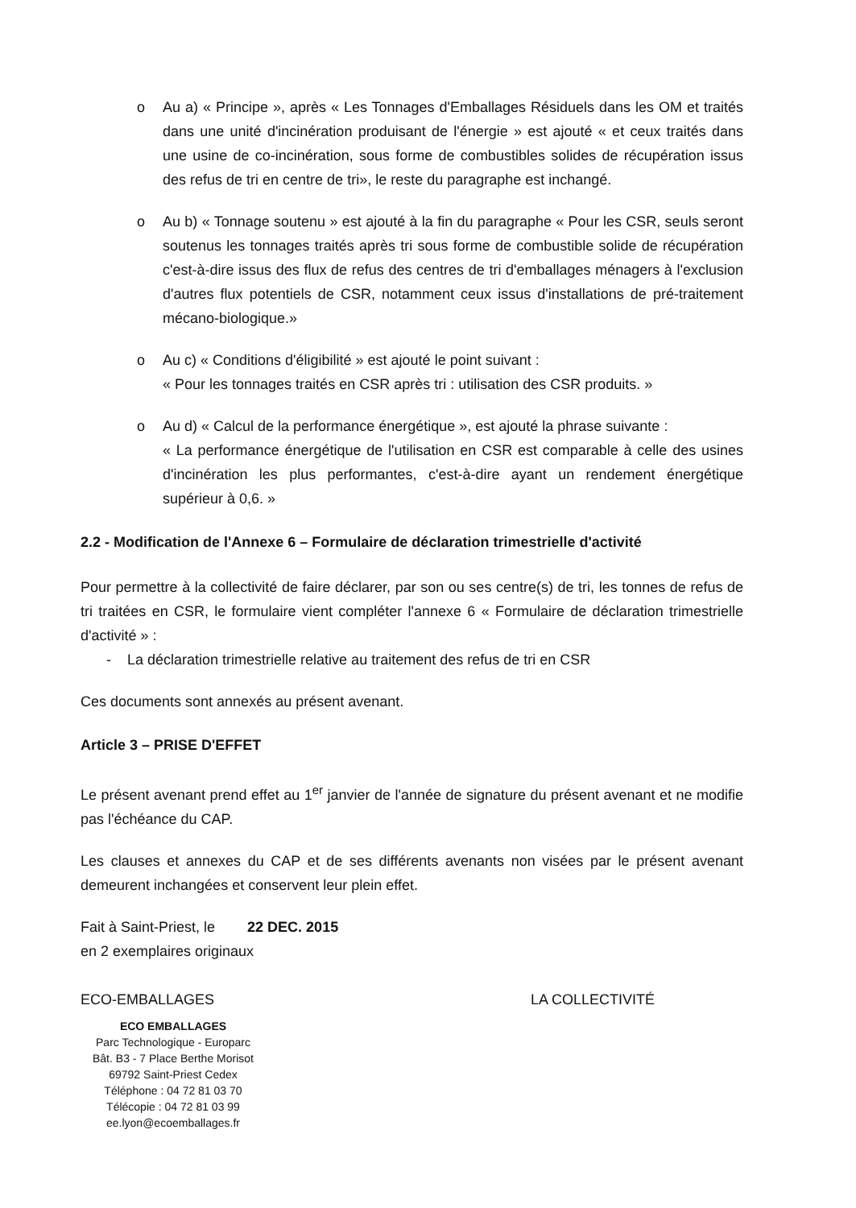o Au a) « Principe », après « Les Tonnages d'Emballages Résiduels dans les OM et traités dans une unité d'incinération produisant de l'énergie » est ajouté « et ceux traités dans une usine de co-incinération, sous forme de combustibles solides de récupération issus des refus de tri en centre de tri», le reste du paragraphe est inchangé.
o Au b) « Tonnage soutenu » est ajouté à la fin du paragraphe « Pour les CSR, seuls seront soutenus les tonnages traités après tri sous forme de combustible solide de récupération c'est-à-dire issus des flux de refus des centres de tri d'emballages ménagers à l'exclusion d'autres flux potentiels de CSR, notamment ceux issus d'installations de pré-traitement mécano-biologique.»
o Au c) « Conditions d'éligibilité » est ajouté le point suivant :
« Pour les tonnages traités en CSR après tri : utilisation des CSR produits. »
o Au d) « Calcul de la performance énergétique », est ajouté la phrase suivante :
« La performance énergétique de l'utilisation en CSR est comparable à celle des usines d'incinération les plus performantes, c'est-à-dire ayant un rendement énergétique supérieur à 0,6. »
2.2 - Modification de l'Annexe 6 – Formulaire de déclaration trimestrielle d'activité
Pour permettre à la collectivité de faire déclarer, par son ou ses centre(s) de tri, les tonnes de refus de tri traitées en CSR, le formulaire vient compléter l'annexe 6 « Formulaire de déclaration trimestrielle d'activité » :
- La déclaration trimestrielle relative au traitement des refus de tri en CSR
Ces documents sont annexés au présent avenant.
Article 3 – PRISE D'EFFET
Le présent avenant prend effet au 1<sup>er</sup> janvier de l'année de signature du présent avenant et ne modifie pas l'échéance du CAP.
Les clauses et annexes du CAP et de ses différents avenants non visées par le présent avenant demeurent inchangées et conservent leur plein effet.
Fait à Saint-Priest, le 22 DEC. 2015
en 2 exemplaires originaux
ECO-EMBALLAGES
ECO EMBALLAGES
Parc Technologique - Europarc
Bât. B3 - 7 Place Berthe Morisot
69792 Saint-Priest Cedex
Téléphone : 04 72 81 03 70
Télécopie : 04 72 81 03 99
ee.lyon@ecoemballages.fr
LA COLLECTIVITÉ